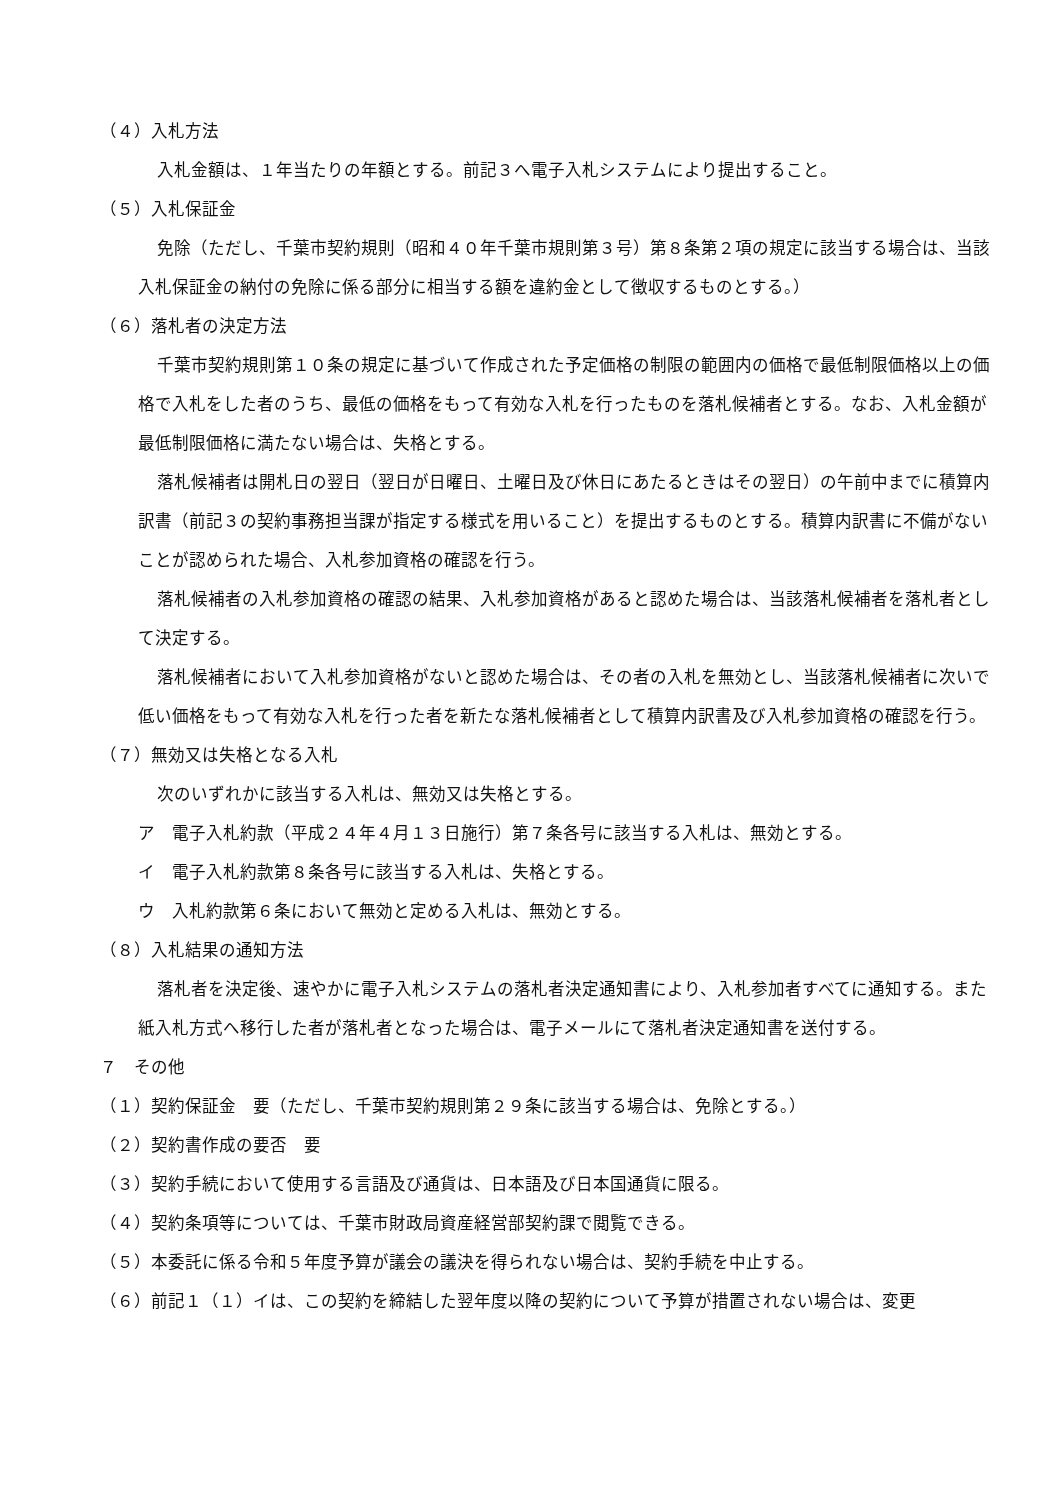（４）入札方法
入札金額は、１年当たりの年額とする。前記３へ電子入札システムにより提出すること。
（５）入札保証金
免除（ただし、千葉市契約規則（昭和４０年千葉市規則第３号）第８条第２項の規定に該当する場合は、当該入札保証金の納付の免除に係る部分に相当する額を違約金として徴収するものとする。）
（６）落札者の決定方法
千葉市契約規則第１０条の規定に基づいて作成された予定価格の制限の範囲内の価格で最低制限価格以上の価格で入札をした者のうち、最低の価格をもって有効な入札を行ったものを落札候補者とする。なお、入札金額が最低制限価格に満たない場合は、失格とする。
落札候補者は開札日の翌日（翌日が日曜日、土曜日及び休日にあたるときはその翌日）の午前中までに積算内訳書（前記３の契約事務担当課が指定する様式を用いること）を提出するものとする。積算内訳書に不備がないことが認められた場合、入札参加資格の確認を行う。
落札候補者の入札参加資格の確認の結果、入札参加資格があると認めた場合は、当該落札候補者を落札者として決定する。
落札候補者において入札参加資格がないと認めた場合は、その者の入札を無効とし、当該落札候補者に次いで低い価格をもって有効な入札を行った者を新たな落札候補者として積算内訳書及び入札参加資格の確認を行う。
（７）無効又は失格となる入札
次のいずれかに該当する入札は、無効又は失格とする。
ア　電子入札約款（平成２４年４月１３日施行）第７条各号に該当する入札は、無効とする。
イ　電子入札約款第８条各号に該当する入札は、失格とする。
ウ　入札約款第６条において無効と定める入札は、無効とする。
（８）入札結果の通知方法
落札者を決定後、速やかに電子入札システムの落札者決定通知書により、入札参加者すべてに通知する。また紙入札方式へ移行した者が落札者となった場合は、電子メールにて落札者決定通知書を送付する。
７　その他
（１）契約保証金　要（ただし、千葉市契約規則第２９条に該当する場合は、免除とする。）
（２）契約書作成の要否　要
（３）契約手続において使用する言語及び通貨は、日本語及び日本国通貨に限る。
（４）契約条項等については、千葉市財政局資産経営部契約課で閲覧できる。
（５）本委託に係る令和５年度予算が議会の議決を得られない場合は、契約手続を中止する。
（６）前記１（１）イは、この契約を締結した翌年度以降の契約について予算が措置されない場合は、変更